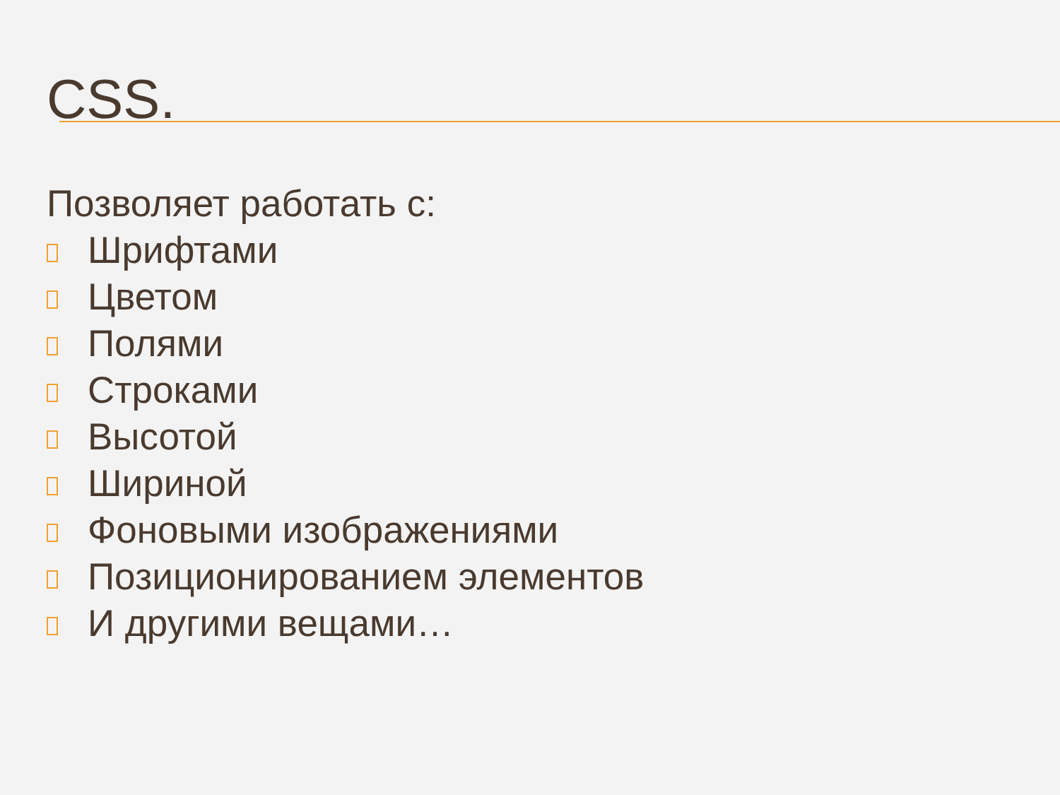CSS.
Позволяет работать с:
Шрифтами
Цветом
Полями
Строками
Высотой
Шириной
Фоновыми изображениями
Позиционированием элементов
И другими вещами…